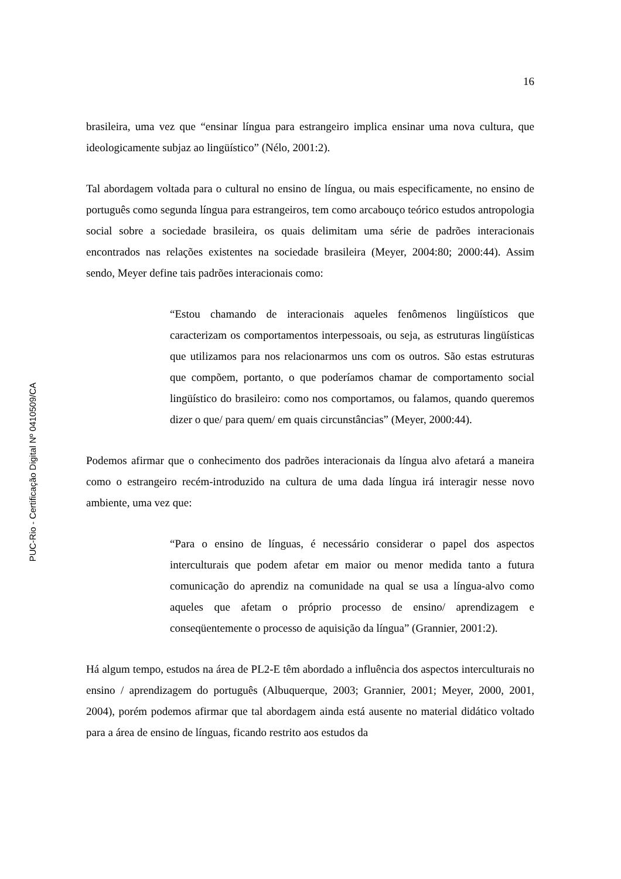PUC-Rio - Certificação Digital Nº 0410509/CA
16
brasileira, uma vez que “ensinar língua para estrangeiro implica ensinar uma nova cultura, que ideologicamente subjaz ao lingüístico” (Nélo, 2001:2).
Tal abordagem voltada para o cultural no ensino de língua, ou mais especificamente, no ensino de português como segunda língua para estrangeiros, tem como arcabouço teórico estudos antropologia social sobre a sociedade brasileira, os quais delimitam uma série de padrões interacionais encontrados nas relações existentes na sociedade brasileira (Meyer, 2004:80; 2000:44). Assim sendo, Meyer define tais padrões interacionais como:
“Estou chamando de interacionais aqueles fenômenos lingüísticos que caracterizam os comportamentos interpessoais, ou seja, as estruturas lingüísticas que utilizamos para nos relacionarmos uns com os outros. São estas estruturas que compõem, portanto, o que poderíamos chamar de comportamento social lingüístico do brasileiro: como nos comportamos, ou falamos, quando queremos dizer o que/ para quem/ em quais circunstâncias” (Meyer, 2000:44).
Podemos afirmar que o conhecimento dos padrões interacionais da língua alvo afetará a maneira como o estrangeiro recém-introduzido na cultura de uma dada língua irá interagir nesse novo ambiente, uma vez que:
“Para o ensino de línguas, é necessário considerar o papel dos aspectos interculturais que podem afetar em maior ou menor medida tanto a futura comunicação do aprendiz na comunidade na qual se usa a língua-alvo como aqueles que afetam o próprio processo de ensino/ aprendizagem e conseqüentemente o processo de aquisição da língua” (Grannier, 2001:2).
Há algum tempo, estudos na área de PL2-E têm abordado a influência dos aspectos interculturais no ensino / aprendizagem do português (Albuquerque, 2003; Grannier, 2001; Meyer, 2000, 2001, 2004), porém podemos afirmar que tal abordagem ainda está ausente no material didático voltado para a área de ensino de línguas, ficando restrito aos estudos da